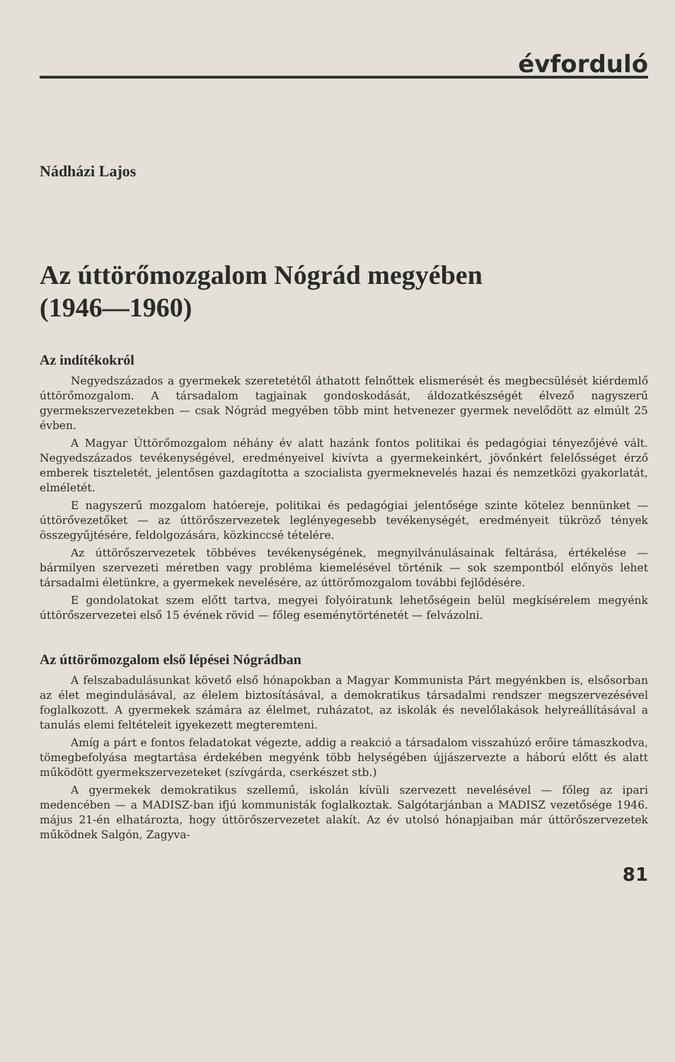évforduló
Nádházi Lajos
Az úttörőmozgalom Nógrád megyében
(1946—1960)
Az indítékokról
Negyedszázados a gyermekek szeretetétől áthatott felnőttek elismerését és megbecsülését kiérdemlő úttörőmozgalom. A társadalom tagjainak gondoskodását, áldozatkészségét élvező nagyszerű gyermekszervezetekben — csak Nógrád megyében több mint hetvenezer gyermek nevelődött az elmúlt 25 évben.
A Magyar Úttörőmozgalom néhány év alatt hazánk fontos politikai és pedagógiai tényezőjévé vált. Negyedszázados tevékenységével, eredményeivel kivívta a gyermekeinkért, jövőnkért felelősséget érző emberek tiszteletét, jelentősen gazdagította a szocialista gyermeknevelés hazai és nemzetközi gyakorlatát, elméletét.
E nagyszerű mozgalom hatóereje, politikai és pedagógiai jelentősége szinte kötelez bennünket — úttörővezetőket — az úttörőszervezetek leglényegesebb tevékenységét, eredményeit tükröző tények összegyűjtésére, feldolgozására, közkinccsé tételére.
Az úttörőszervezetek többéves tevékenységének, megnyilvánulásainak feltárása, értékelése — bármilyen szervezeti méretben vagy probléma kiemelésével történik — sok szempontból előnyös lehet társadalmi életünkre, a gyermekek nevelésére, az úttörőmozgalom további fejlődésére.
E gondolatokat szem előtt tartva, megyei folyóiratunk lehetőségein belül megkísérelem megyénk úttörőszervezetei első 15 évének rövid — főleg eseménytörténetét — felvázolni.
Az úttörőmozgalom első lépései Nógrádban
A felszabadulásunkat követő első hónapokban a Magyar Kommunista Párt megyénkben is, elsősorban az élet megindulásával, az élelem biztosításával, a demokratikus társadalmi rendszer megszervezésével foglalkozott. A gyermekek számára az élelmet, ruházatot, az iskolák és nevelőlakások helyreállításával a tanulás elemi feltételeit igyekezett megteremteni.
Amíg a párt e fontos feladatokat végezte, addig a reakció a társadalom visszahúzó erőire támaszkodva, tömegbefolyása megtartása érdekében megyénk több helységében újjászervezte a háború előtt és alatt működött gyermekszervezeteket (szívgárda, cserkészet stb.)
A gyermekek demokratikus szellemű, iskolán kívüli szervezett nevelésével — főleg az ipari medencében — a MADISZ-ban ifjú kommunisták foglalkoztak. Salgótarjánban a MADISZ vezetősége 1946. május 21-én elhatározta, hogy úttörőszervezetet alakít. Az év utolsó hónapjaiban már úttörőszervezetek működnek Salgón, Zagyva-
81